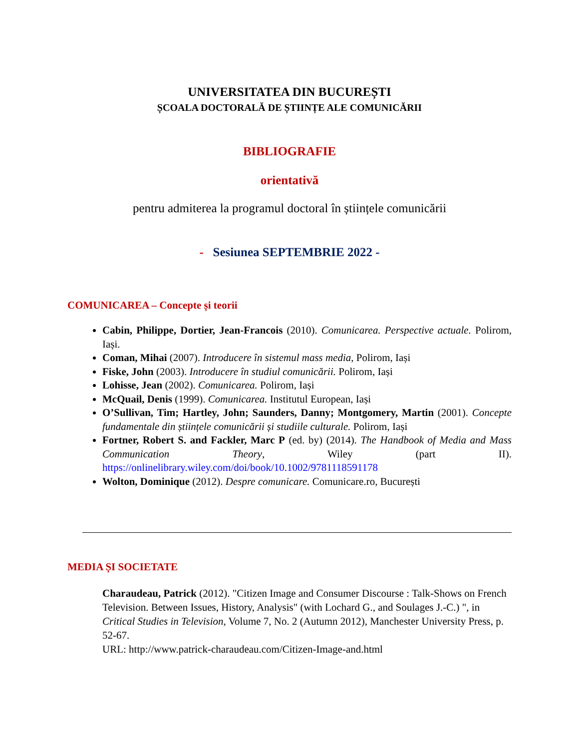UNIVERSITATEA DIN BUCUREȘTI
ȘCOALA DOCTORALĂ DE ȘTIINȚE ALE COMUNICĂRII
BIBLIOGRAFIE
orientativă
pentru admiterea la programul doctoral în științele comunicării
- Sesiunea SEPTEMBRIE 2022 -
COMUNICAREA – Concepte și teorii
Cabin, Philippe, Dortier, Jean-Francois (2010). Comunicarea. Perspective actuale. Polirom, Iași.
Coman, Mihai (2007). Introducere în sistemul mass media, Polirom, Iași
Fiske, John (2003). Introducere în studiul comunicării. Polirom, Iași
Lohisse, Jean (2002). Comunicarea. Polirom, Iași
McQuail, Denis (1999). Comunicarea. Institutul European, Iași
O’Sullivan, Tim; Hartley, John; Saunders, Danny; Montgomery, Martin (2001). Concepte fundamentale din științele comunicării și studiile culturale. Polirom, Iași
Fortner, Robert S. and Fackler, Marc P (ed. by) (2014). The Handbook of Media and Mass Communication Theory, Wiley (part II). https://onlinelibrary.wiley.com/doi/book/10.1002/9781118591178
Wolton, Dominique (2012). Despre comunicare. Comunicare.ro, București
MEDIA ȘI SOCIETATE
Charaudeau, Patrick (2012). "Citizen Image and Consumer Discourse : Talk-Shows on French Television. Between Issues, History, Analysis" (with Lochard G., and Soulages J.-C.) ", in Critical Studies in Television, Volume 7, No. 2 (Autumn 2012), Manchester University Press, p. 52-67.
URL: http://www.patrick-charaudeau.com/Citizen-Image-and.html